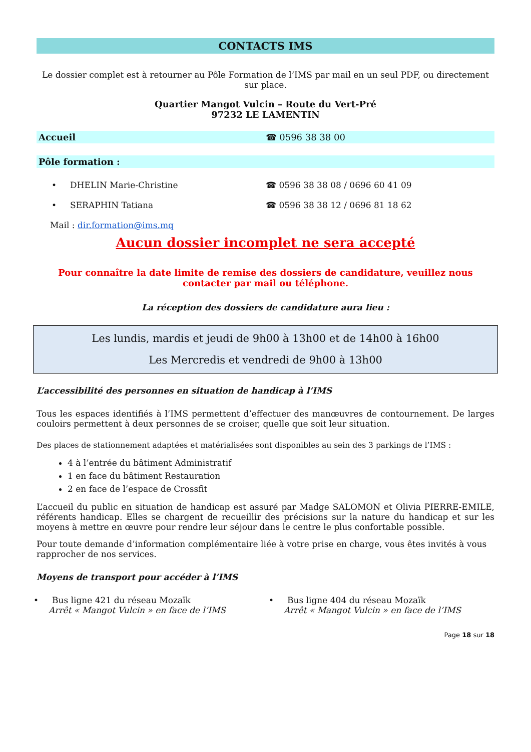CONTACTS IMS
Le dossier complet est à retourner au Pôle Formation de l’IMS par mail en un seul PDF, ou directement sur place.
Quartier Mangot Vulcin – Route du Vert-Pré
97232 LE LAMENTIN
Accueil ☎ 0596 38 38 00
Pôle formation :
• DHELIN Marie-Christine ☎ 0596 38 38 08 / 0696 60 41 09
• SERAPHIN Tatiana ☎ 0596 38 38 12 / 0696 81 18 62
Mail : dir.formation@ims.mq
Aucun dossier incomplet ne sera accepté
Pour connaître la date limite de remise des dossiers de candidature, veuillez nous contacter par mail ou téléphone.
La réception des dossiers de candidature aura lieu :
Les lundis, mardis et jeudi de 9h00 à 13h00 et de 14h00 à 16h00
Les Mercredis et vendredi de 9h00 à 13h00
L’accessibilité des personnes en situation de handicap à l’IMS
Tous les espaces identifiés à l’IMS permettent d’effectuer des manœuvres de contournement. De larges couloirs permettent à deux personnes de se croiser, quelle que soit leur situation.
Des places de stationnement adaptées et matérialisées sont disponibles au sein des 3 parkings de l’IMS :
4 à l’entrée du bâtiment Administratif
1 en face du bâtiment Restauration
2 en face de l’espace de Crossfit
L’accueil du public en situation de handicap est assuré par Madge SALOMON et Olivia PIERRE-EMILE, référents handicap. Elles se chargent de recueillir des précisions sur la nature du handicap et sur les moyens à mettre en œuvre pour rendre leur séjour dans le centre le plus confortable possible.
Pour toute demande d’information complémentaire liée à votre prise en charge, vous êtes invités à vous rapprocher de nos services.
Moyens de transport pour accéder à l’IMS
• Bus ligne 421 du réseau Mozaïk
Arrêt « Mangot Vulcin » en face de l’IMS
• Bus ligne 404 du réseau Mozaïk
Arrêt « Mangot Vulcin » en face de l’IMS
Page 18 sur 18